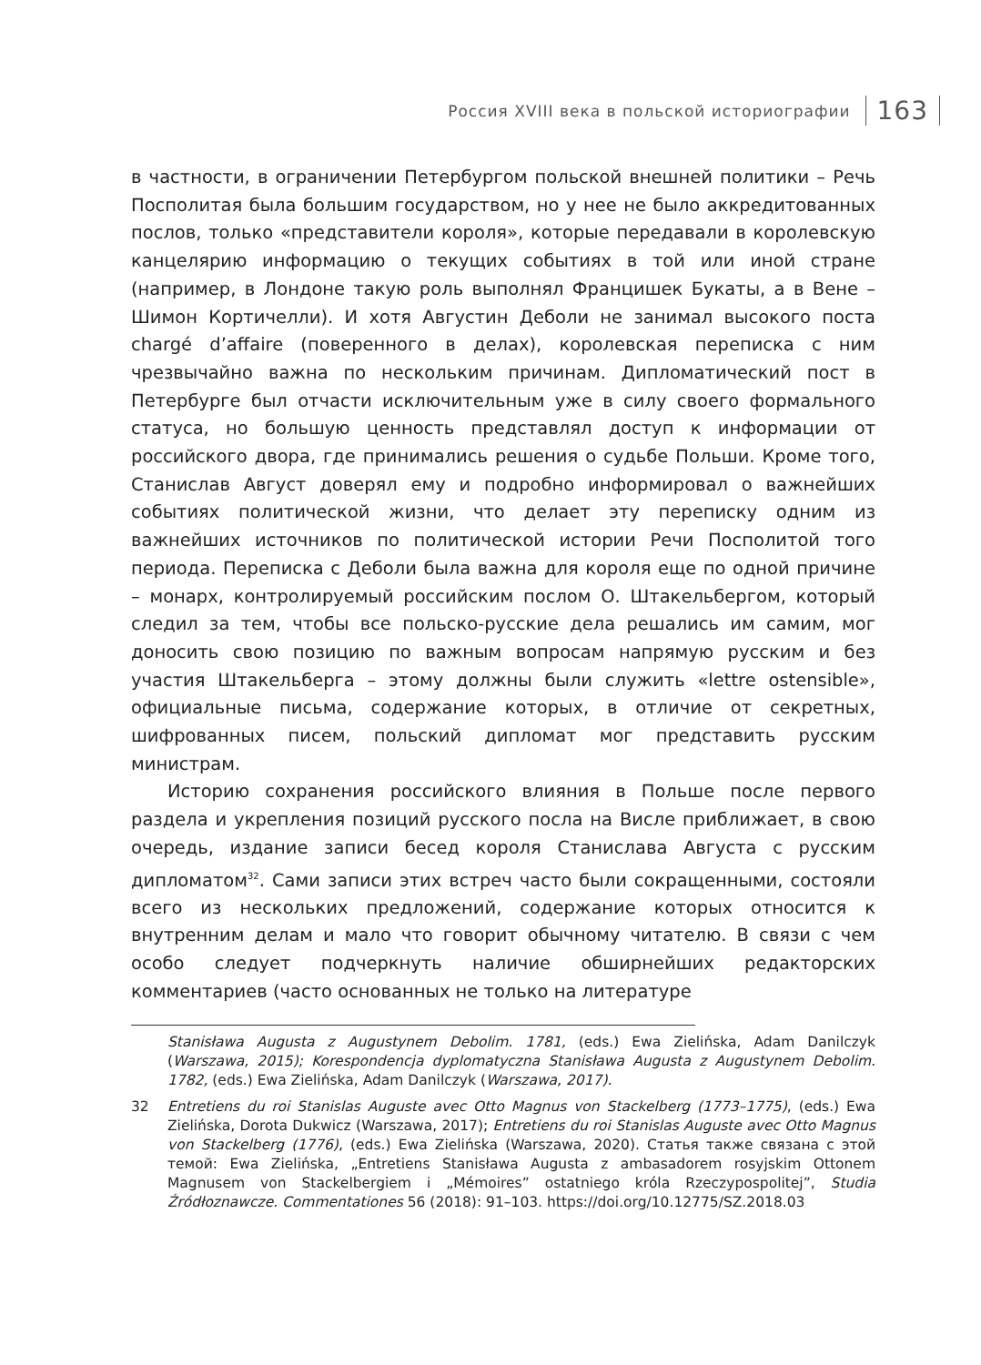Россия XVIII века в польской историографии 163
в частности, в ограничении Петербургом польской внешней политики – Речь Посполитая была большим государством, но у нее не было аккредитованных послов, только «представители короля», которые передавали в королевскую канцелярию информацию о текущих событиях в той или иной стране (например, в Лондоне такую роль выполнял Францишек Букаты, а в Вене – Шимон Кортичелли). И хотя Августин Деболи не занимал высокого поста chargé d’affaire (поверенного в делах), королевская переписка с ним чрезвычайно важна по нескольким причинам. Дипломатический пост в Петербурге был отчасти исключительным уже в силу своего формального статуса, но большую ценность представлял доступ к информации от российского двора, где принимались решения о судьбе Польши. Кроме того, Станислав Август доверял ему и подробно информировал о важнейших событиях политической жизни, что делает эту переписку одним из важнейших источников по политической истории Речи Посполитой того периода. Переписка с Деболи была важна для короля еще по одной причине – монарх, контролируемый российским послом О. Штакельбергом, который следил за тем, чтобы все польско-русские дела решались им самим, мог доносить свою позицию по важным вопросам напрямую русским и без участия Штакельберга – этому должны были служить «lettre ostensible», официальные письма, содержание которых, в отличие от секретных, шифрованных писем, польский дипломат мог представить русским министрам.
Историю сохранения российского влияния в Польше после первого раздела и укрепления позиций русского посла на Висле приближает, в свою очередь, издание записи бесед короля Станислава Августа с русским дипломатом<sup>32</sup>. Сами записи этих встреч часто были сокращенными, состояли всего из нескольких предложений, содержание которых относится к внутренним делам и мало что говорит обычному читателю. В связи с чем особо следует подчеркнуть наличие обширнейших редакторских комментариев (часто основанных не только на литературе
Stanisława Augusta z Augustynem Debolim. 1781, (eds.) Ewa Zielińska, Adam Danilczyk (Warszawa, 2015); Korespondencja dyplomatyczna Stanisława Augusta z Augustynem Debolim. 1782, (eds.) Ewa Zielińska, Adam Danilczyk (Warszawa, 2017).
32 Entretiens du roi Stanislas Auguste avec Otto Magnus von Stackelberg (1773–1775), (eds.) Ewa Zielińska, Dorota Dukwicz (Warszawa, 2017); Entretiens du roi Stanislas Auguste avec Otto Magnus von Stackelberg (1776), (eds.) Ewa Zielińska (Warszawa, 2020). Статья также связана с этой темой: Ewa Zielińska, „Entretiens Stanisława Augusta z ambasadorem rosyjskim Ottonem Magnusem von Stackelbergiem i „Mémoires” ostatniego króla Rzeczypospolitej”, Studia Źródłoznawcze. Commentationes 56 (2018): 91–103. https://doi.org/10.12775/SZ.2018.03